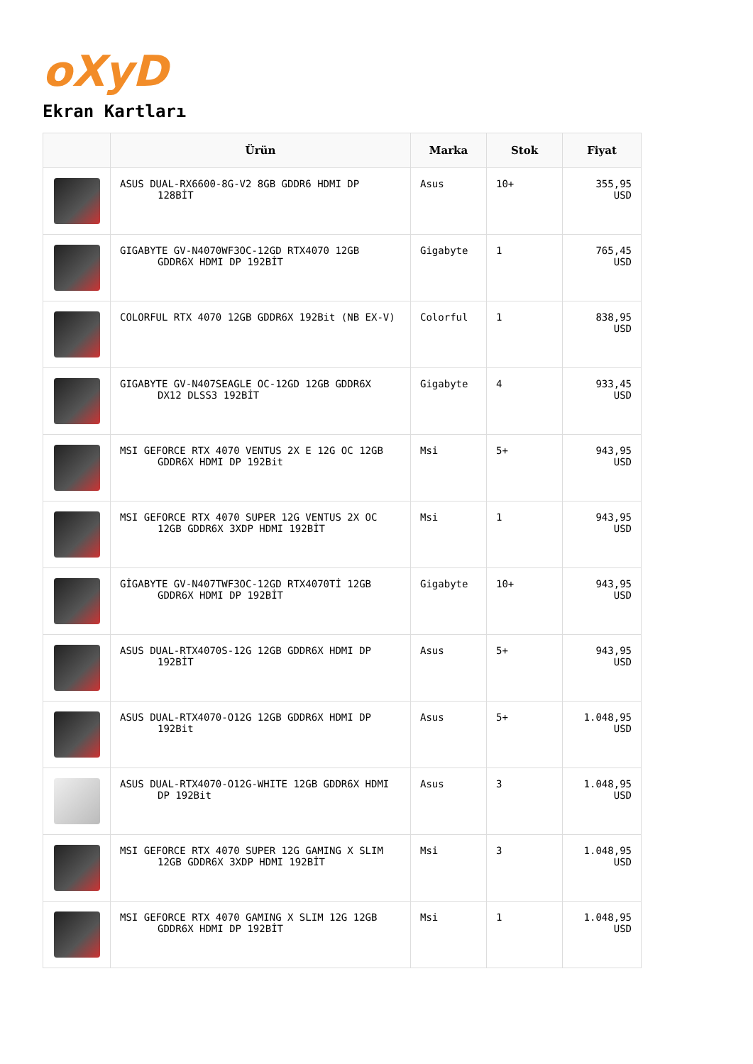oXyD
Ekran Kartları
| | Ürün | Marka | Stok | Fiyat |
| --- | --- | --- | --- | --- |
| | ASUS DUAL-RX6600-8G-V2 8GB GDDR6 HDMI DP 128BİT | Asus | 10+ | 355,95 USD |
| | GIGABYTE GV-N4070WF3OC-12GD RTX4070 12GB GDDR6X HDMI DP 192BİT | Gigabyte | 1 | 765,45 USD |
| | COLORFUL RTX 4070 12GB GDDR6X 192Bit (NB EX-V) | Colorful | 1 | 838,95 USD |
| | GIGABYTE GV-N407SEAGLE OC-12GD 12GB GDDR6X DX12 DLSS3 192BİT | Gigabyte | 4 | 933,45 USD |
| | MSI GEFORCE RTX 4070 VENTUS 2X E 12G OC 12GB GDDR6X HDMI DP 192Bit | Msi | 5+ | 943,95 USD |
| | MSI GEFORCE RTX 4070 SUPER 12G VENTUS 2X OC 12GB GDDR6X 3XDP HDMI 192BİT | Msi | 1 | 943,95 USD |
| | GİGABYTE GV-N407TWF3OC-12GD RTX4070Tİ 12GB GDDR6X HDMI DP 192BİT | Gigabyte | 10+ | 943,95 USD |
| | ASUS DUAL-RTX4070S-12G 12GB GDDR6X HDMI DP 192BİT | Asus | 5+ | 943,95 USD |
| | ASUS DUAL-RTX4070-O12G 12GB GDDR6X HDMI DP 192Bit | Asus | 5+ | 1.048,95 USD |
| | ASUS DUAL-RTX4070-O12G-WHITE 12GB GDDR6X HDMI DP 192Bit | Asus | 3 | 1.048,95 USD |
| | MSI GEFORCE RTX 4070 SUPER 12G GAMING X SLIM 12GB GDDR6X 3XDP HDMI 192BİT | Msi | 3 | 1.048,95 USD |
| | MSI GEFORCE RTX 4070 GAMING X SLIM 12G 12GB GDDR6X HDMI DP 192BİT | Msi | 1 | 1.048,95 USD |